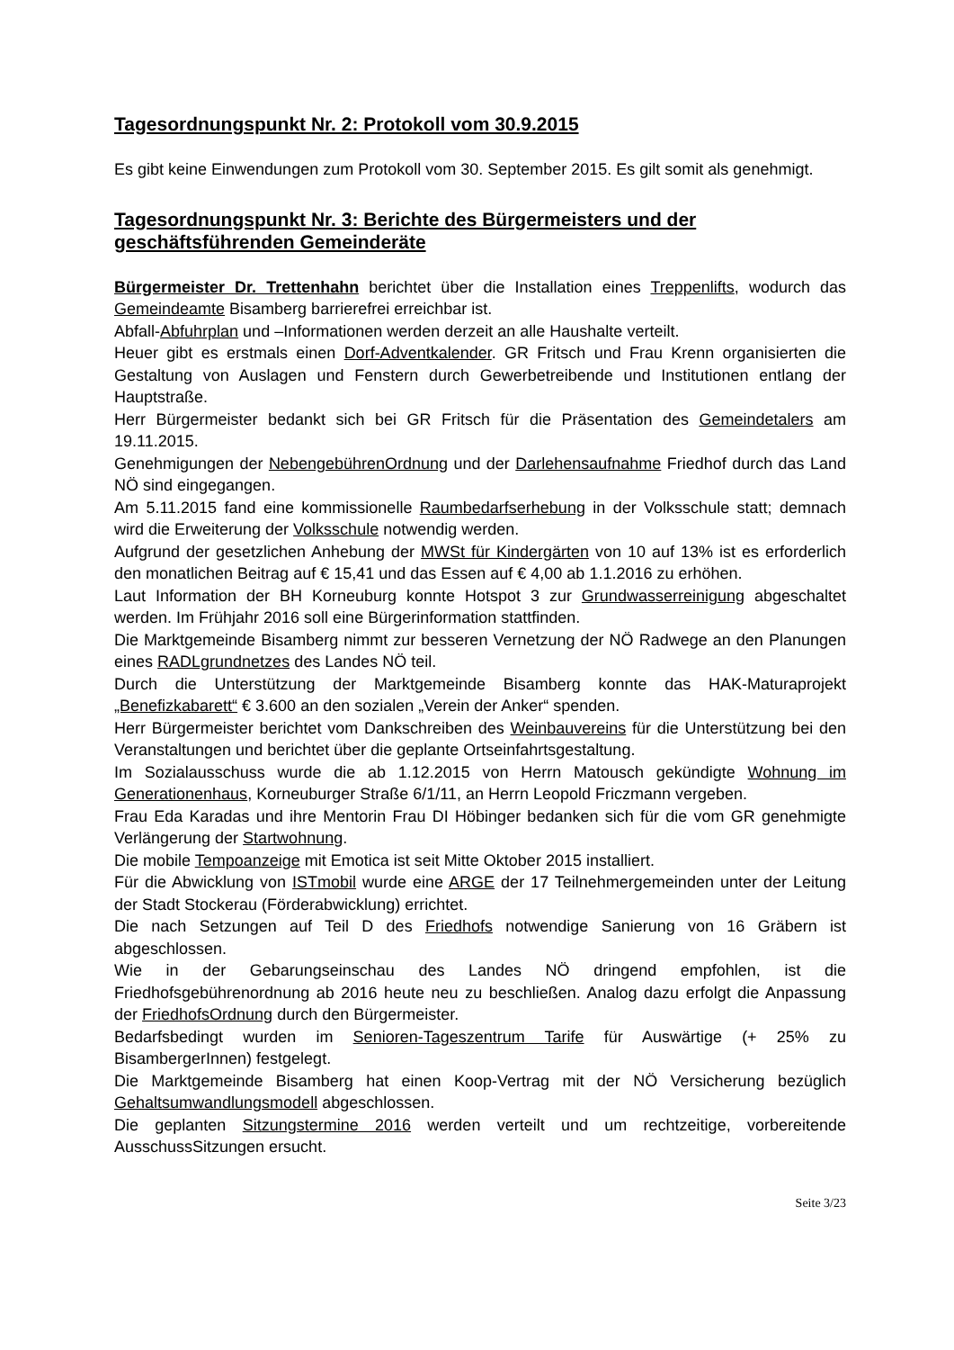Tagesordnungspunkt Nr. 2: Protokoll vom 30.9.2015
Es gibt keine Einwendungen zum Protokoll vom 30. September 2015. Es gilt somit als genehmigt.
Tagesordnungspunkt Nr. 3: Berichte des Bürgermeisters und der geschäftsführenden Gemeinderäte
Bürgermeister Dr. Trettenhahn berichtet über die Installation eines Treppenlifts, wodurch das Gemeindeamte Bisamberg barrierefrei erreichbar ist.
Abfall-Abfuhrplan und –Informationen werden derzeit an alle Haushalte verteilt.
Heuer gibt es erstmals einen Dorf-Adventkalender. GR Fritsch und Frau Krenn organisierten die Gestaltung von Auslagen und Fenstern durch Gewerbetreibende und Institutionen entlang der Hauptstraße.
Herr Bürgermeister bedankt sich bei GR Fritsch für die Präsentation des Gemeindetalers am 19.11.2015.
Genehmigungen der NebengebührenOrdnung und der Darlehensaufnahme Friedhof durch das Land NÖ sind eingegangen.
Am 5.11.2015 fand eine kommissionelle Raumbedarfserhebung in der Volksschule statt; demnach wird die Erweiterung der Volksschule notwendig werden.
Aufgrund der gesetzlichen Anhebung der MWSt für Kindergärten von 10 auf 13% ist es erforderlich den monatlichen Beitrag auf € 15,41 und das Essen auf € 4,00 ab 1.1.2016 zu erhöhen.
Laut Information der BH Korneuburg konnte Hotspot 3 zur Grundwasserreinigung abgeschaltet werden. Im Frühjahr 2016 soll eine Bürgerinformation stattfinden.
Die Marktgemeinde Bisamberg nimmt zur besseren Vernetzung der NÖ Radwege an den Planungen eines RADLgrundnetzes des Landes NÖ teil.
Durch die Unterstützung der Marktgemeinde Bisamberg konnte das HAK-Maturaprojekt „Benefizkabarett“ € 3.600 an den sozialen „Verein der Anker“ spenden.
Herr Bürgermeister berichtet vom Dankschreiben des Weinbauvereins für die Unterstützung bei den Veranstaltungen und berichtet über die geplante Ortseinfahrtsgestaltung.
Im Sozialausschuss wurde die ab 1.12.2015 von Herrn Matousch gekündigte Wohnung im Generationenhaus, Korneuburger Straße 6/1/11, an Herrn Leopold Friczmann vergeben.
Frau Eda Karadas und ihre Mentorin Frau DI Höbinger bedanken sich für die vom GR genehmigte Verlängerung der Startwohnung.
Die mobile Tempoanzeige mit Emotica ist seit Mitte Oktober 2015 installiert.
Für die Abwicklung von ISTmobil wurde eine ARGE der 17 Teilnehmergemeinden unter der Leitung der Stadt Stockerau (Förderabwicklung) errichtet.
Die nach Setzungen auf Teil D des Friedhofs notwendige Sanierung von 16 Gräbern ist abgeschlossen.
Wie in der Gebarungseinschau des Landes NÖ dringend empfohlen, ist die Friedhofsgebührenordnung ab 2016 heute neu zu beschließen. Analog dazu erfolgt die Anpassung der FriedhofsOrdnung durch den Bürgermeister.
Bedarfsbedingt wurden im Senioren-Tageszentrum Tarife für Auswärtige (+ 25% zu BisambergerInnen) festgelegt.
Die Marktgemeinde Bisamberg hat einen Koop-Vertrag mit der NÖ Versicherung bezüglich Gehaltsumwandlungsmodell abgeschlossen.
Die geplanten Sitzungstermine 2016 werden verteilt und um rechtzeitige, vorbereitende AusschussSitzungen ersucht.
Seite 3/23